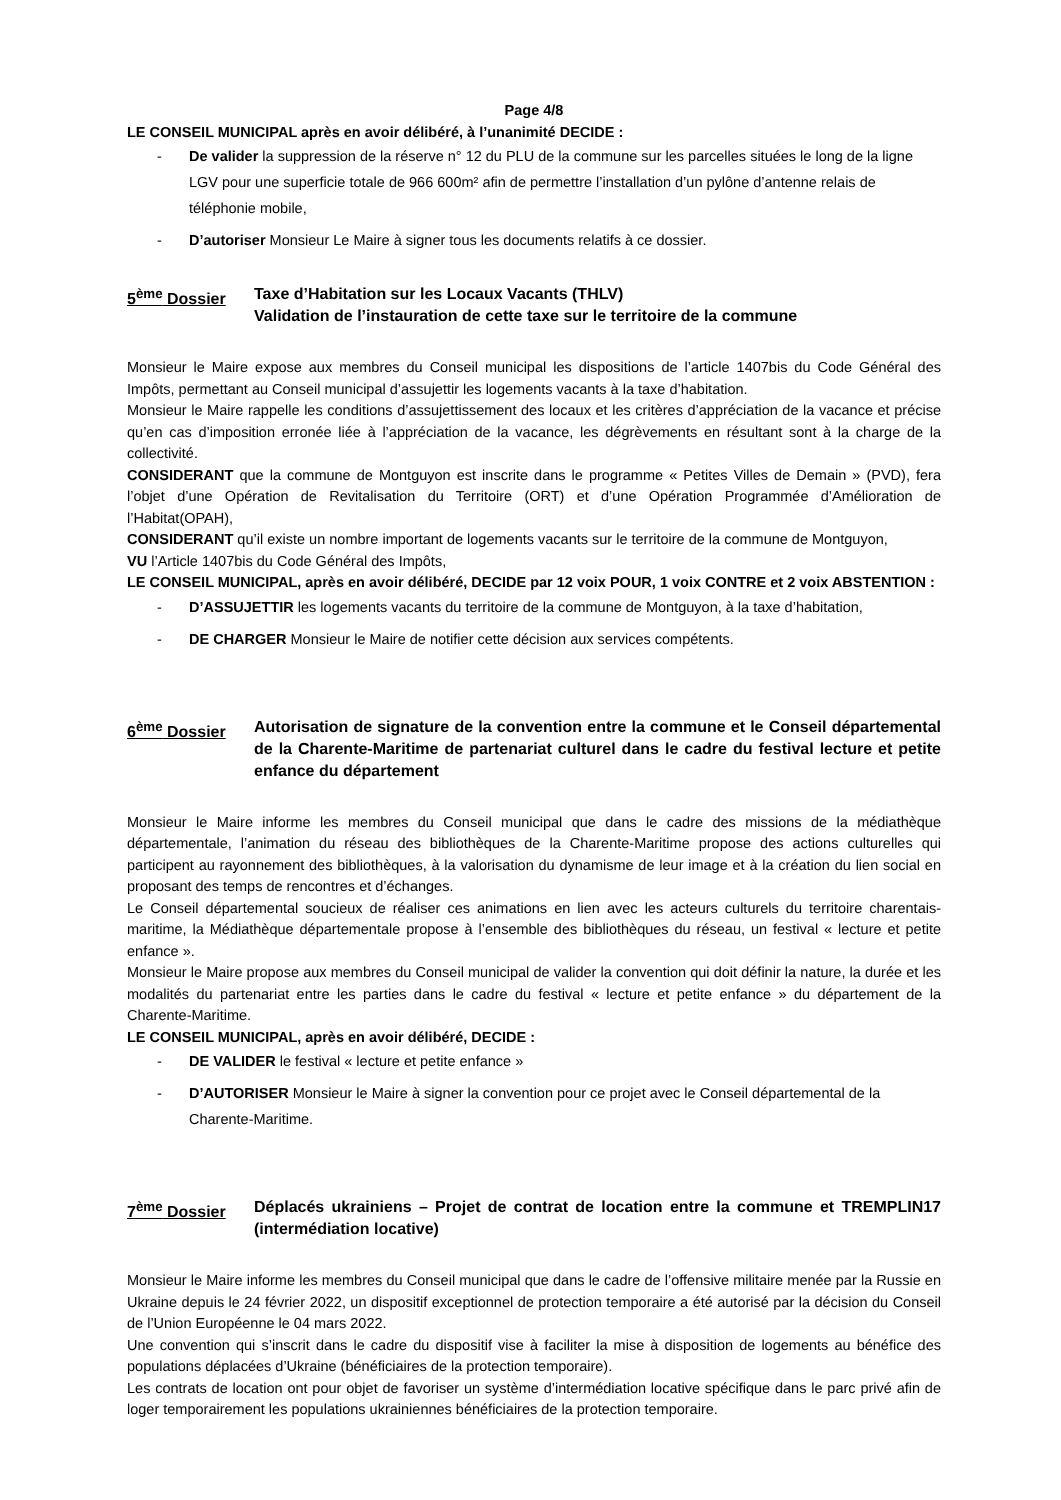Page 4/8
LE CONSEIL MUNICIPAL après en avoir délibéré, à l’unanimité DECIDE :
- De valider la suppression de la réserve n° 12 du PLU de la commune sur les parcelles situées le long de la ligne LGV pour une superficie totale de 966 600m² afin de permettre l’installation d’un pylône d’antenne relais de téléphonie mobile,
- D’autoriser Monsieur Le Maire à signer tous les documents relatifs à ce dossier.
5<sup>ème</sup> Dossier Taxe d’Habitation sur les Locaux Vacants (THLV)
Validation de l’instauration de cette taxe sur le territoire de la commune
Monsieur le Maire expose aux membres du Conseil municipal les dispositions de l’article 1407bis du Code Général des Impôts, permettant au Conseil municipal d’assujettir les logements vacants à la taxe d’habitation.
Monsieur le Maire rappelle les conditions d’assujettissement des locaux et les critères d’appréciation de la vacance et précise qu’en cas d’imposition erronée liée à l’appréciation de la vacance, les dégrèvements en résultant sont à la charge de la collectivité.
CONSIDERANT que la commune de Montguyon est inscrite dans le programme « Petites Villes de Demain » (PVD), fera l’objet d’une Opération de Revitalisation du Territoire (ORT) et d’une Opération Programmée d’Amélioration de l’Habitat(OPAH),
CONSIDERANT qu’il existe un nombre important de logements vacants sur le territoire de la commune de Montguyon,
VU l’Article 1407bis du Code Général des Impôts,
LE CONSEIL MUNICIPAL, après en avoir délibéré, DECIDE par 12 voix POUR, 1 voix CONTRE et 2 voix ABSTENTION :
- D’ASSUJETTIR les logements vacants du territoire de la commune de Montguyon, à la taxe d’habitation,
- DE CHARGER Monsieur le Maire de notifier cette décision aux services compétents.
6<sup>ème</sup> Dossier Autorisation de signature de la convention entre la commune et le Conseil départemental de la Charente-Maritime de partenariat culturel dans le cadre du festival lecture et petite enfance du département
Monsieur le Maire informe les membres du Conseil municipal que dans le cadre des missions de la médiathèque départementale, l’animation du réseau des bibliothèques de la Charente-Maritime propose des actions culturelles qui participent au rayonnement des bibliothèques, à la valorisation du dynamisme de leur image et à la création du lien social en proposant des temps de rencontres et d’échanges.
Le Conseil départemental soucieux de réaliser ces animations en lien avec les acteurs culturels du territoire charentais-maritime, la Médiathèque départementale propose à l’ensemble des bibliothèques du réseau, un festival « lecture et petite enfance ».
Monsieur le Maire propose aux membres du Conseil municipal de valider la convention qui doit définir la nature, la durée et les modalités du partenariat entre les parties dans le cadre du festival « lecture et petite enfance » du département de la Charente-Maritime.
LE CONSEIL MUNICIPAL, après en avoir délibéré, DECIDE :
- DE VALIDER le festival « lecture et petite enfance »
- D’AUTORISER Monsieur le Maire à signer la convention pour ce projet avec le Conseil départemental de la Charente-Maritime.
7<sup>ème</sup> Dossier Déplacés ukrainiens – Projet de contrat de location entre la commune et TREMPLIN17 (intermédiation locative)
Monsieur le Maire informe les membres du Conseil municipal que dans le cadre de l’offensive militaire menée par la Russie en Ukraine depuis le 24 février 2022, un dispositif exceptionnel de protection temporaire a été autorisé par la décision du Conseil de l’Union Européenne le 04 mars 2022.
Une convention qui s’inscrit dans le cadre du dispositif vise à faciliter la mise à disposition de logements au bénéfice des populations déplacées d’Ukraine (bénéficiaires de la protection temporaire).
Les contrats de location ont pour objet de favoriser un système d’intermédiation locative spécifique dans le parc privé afin de loger temporairement les populations ukrainiennes bénéficiaires de la protection temporaire.